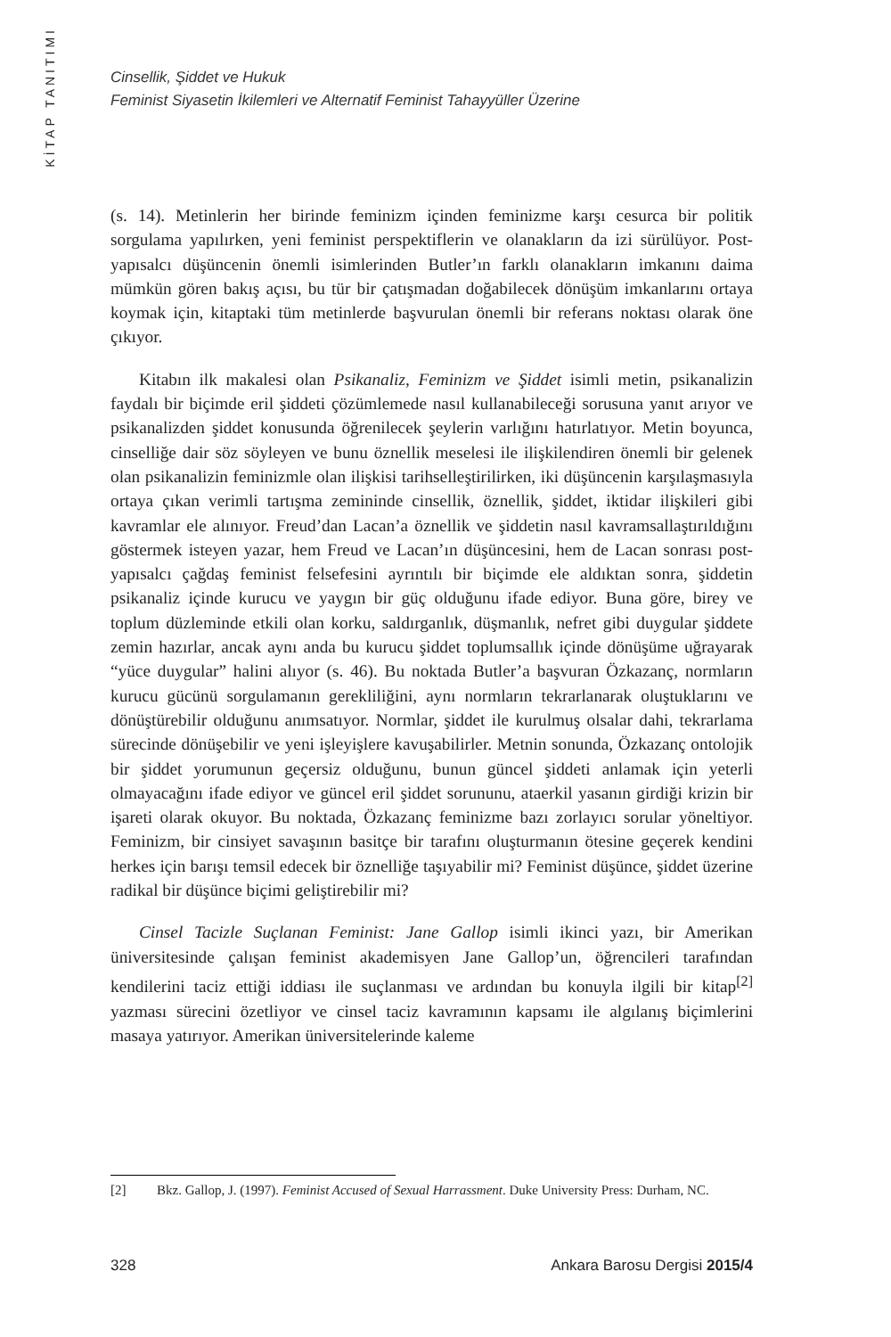KİTAP TANITIMI
Cinsellik, Şiddet ve Hukuk
Feminist Siyasetin İkilemleri ve Alternatif Feminist Tahayyüller Üzerine
(s. 14). Metinlerin her birinde feminizm içinden feminizme karşı cesurca bir politik sorgulama yapılırken, yeni feminist perspektiflerin ve olanakların da izi sürülüyor. Post-yapısalcı düşüncenin önemli isimlerinden Butler’ın farklı olanakların imkanını daima mümkün gören bakış açısı, bu tür bir çatışmadan doğabilecek dönüşüm imkanlarını ortaya koymak için, kitaptaki tüm metinlerde başvurulan önemli bir referans noktası olarak öne çıkıyor.
Kitabın ilk makalesi olan Psikanaliz, Feminizm ve Şiddet isimli metin, psikanalizin faydalı bir biçimde eril şiddeti çözümlemede nasıl kullanabileceği sorusuna yanıt arıyor ve psikanalizden şiddet konusunda öğrenilecek şeylerin varlığını hatırlatıyor. Metin boyunca, cinselliğe dair söz söyleyen ve bunu öznellik meselesi ile ilişkilendiren önemli bir gelenek olan psikanalizin feminizmle olan ilişkisi tarihselleştirilirken, iki düşüncenin karşılaşmasıyla ortaya çıkan verimli tartışma zemininde cinsellik, öznellik, şiddet, iktidar ilişkileri gibi kavramlar ele alınıyor. Freud’dan Lacan’a öznellik ve şiddetin nasıl kavramsallaştırıldığını göstermek isteyen yazar, hem Freud ve Lacan’ın düşüncesini, hem de Lacan sonrası post-yapısalcı çağdaş feminist felsefesini ayrıntılı bir biçimde ele aldıktan sonra, şiddetin psikanaliz içinde kurucu ve yaygın bir güç olduğunu ifade ediyor. Buna göre, birey ve toplum düzleminde etkili olan korku, saldırganlık, düşmanlık, nefret gibi duygular şiddete zemin hazırlar, ancak aynı anda bu kurucu şiddet toplumsallık içinde dönüşüme uğrayarak “yüce duygular” halini alıyor (s. 46). Bu noktada Butler’a başvuran Özkazanç, normların kurucu gücünü sorgulamanın gerekliliğini, aynı normların tekrarlanarak oluştuklarını ve dönüştürebilir olduğunu anımsatıyor. Normlar, şiddet ile kurulmuş olsalar dahi, tekrarlama sürecinde dönüşebilir ve yeni işleyişlere kavuşabilirler. Metnin sonunda, Özkazanç ontolojik bir şiddet yorumunun geçersiz olduğunu, bunun güncel şiddeti anlamak için yeterli olmayacağını ifade ediyor ve güncel eril şiddet sorununu, ataerkil yasanın girdiği krizin bir işareti olarak okuyor. Bu noktada, Özkazanç feminizme bazı zorlayıcı sorular yöneltiyor. Feminizm, bir cinsiyet savaşının basitçe bir tarafını oluşturmanın ötesine geçerek kendini herkes için barışı temsil edecek bir öznelliğe taşıyabilir mi? Feminist düşünce, şiddet üzerine radikal bir düşünce biçimi geliştirebilir mi?
Cinsel Tacizle Suçlanan Feminist: Jane Gallop isimli ikinci yazı, bir Amerikan üniversitesinde çalışan feminist akademisyen Jane Gallop’un, öğrencileri tarafından kendilerini taciz ettiği iddiası ile suçlanması ve ardından bu konuyla ilgili bir kitap<sup>[2]</sup> yazması sürecini özetliyor ve cinsel taciz kavramının kapsamı ile algılanış biçimlerini masaya yatırıyor. Amerikan üniversitelerinde kaleme
[2] Bkz. Gallop, J. (1997). Feminist Accused of Sexual Harrassment. Duke University Press: Durham, NC.
328 Ankara Barosu Dergisi 2015/4